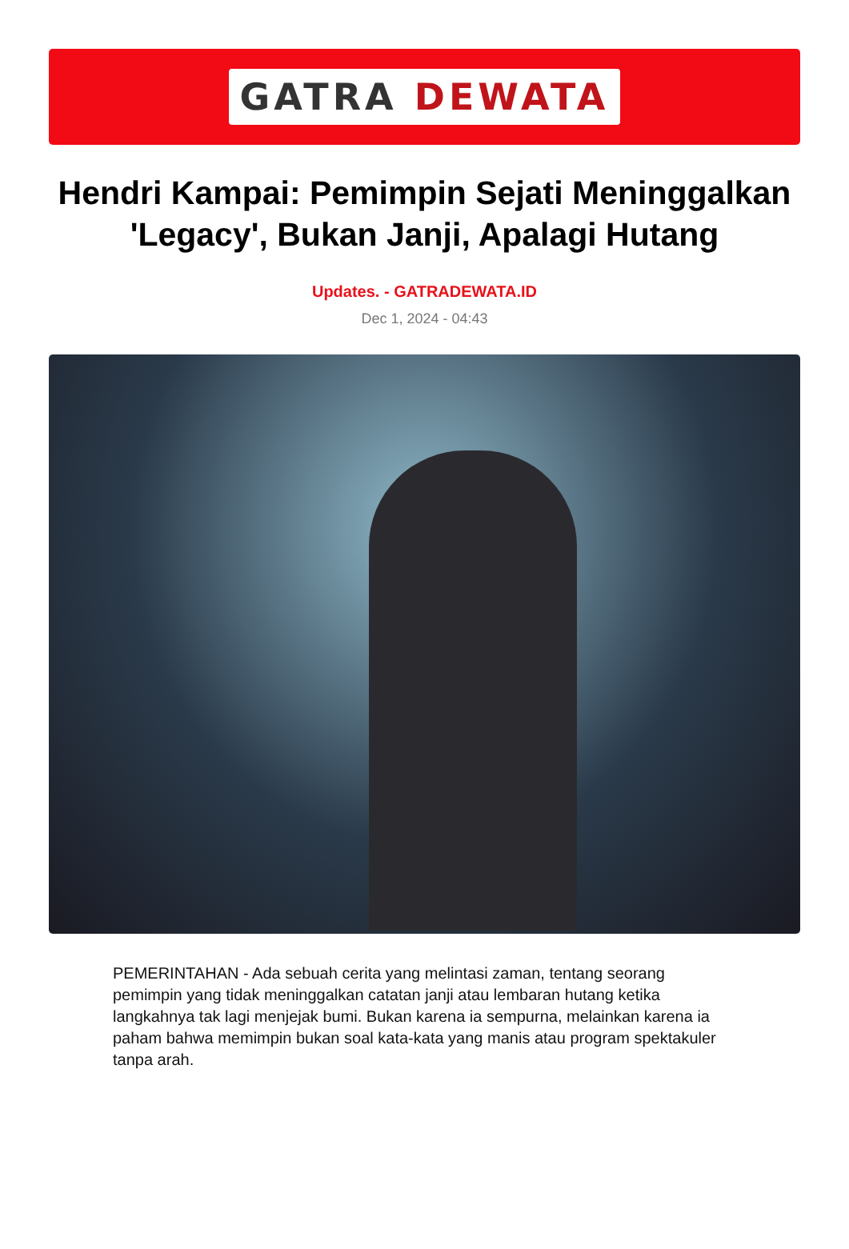GATRA DEWATA
Hendri Kampai: Pemimpin Sejati Meninggalkan 'Legacy', Bukan Janji, Apalagi Hutang
Updates. - GATRADEWATA.ID
Dec 1, 2024 - 04:43
PEMERINTAHAN - Ada sebuah cerita yang melintasi zaman, tentang seorang pemimpin yang tidak meninggalkan catatan janji atau lembaran hutang ketika langkahnya tak lagi menjejak bumi. Bukan karena ia sempurna, melainkan karena ia paham bahwa memimpin bukan soal kata-kata yang manis atau program spektakuler tanpa arah.